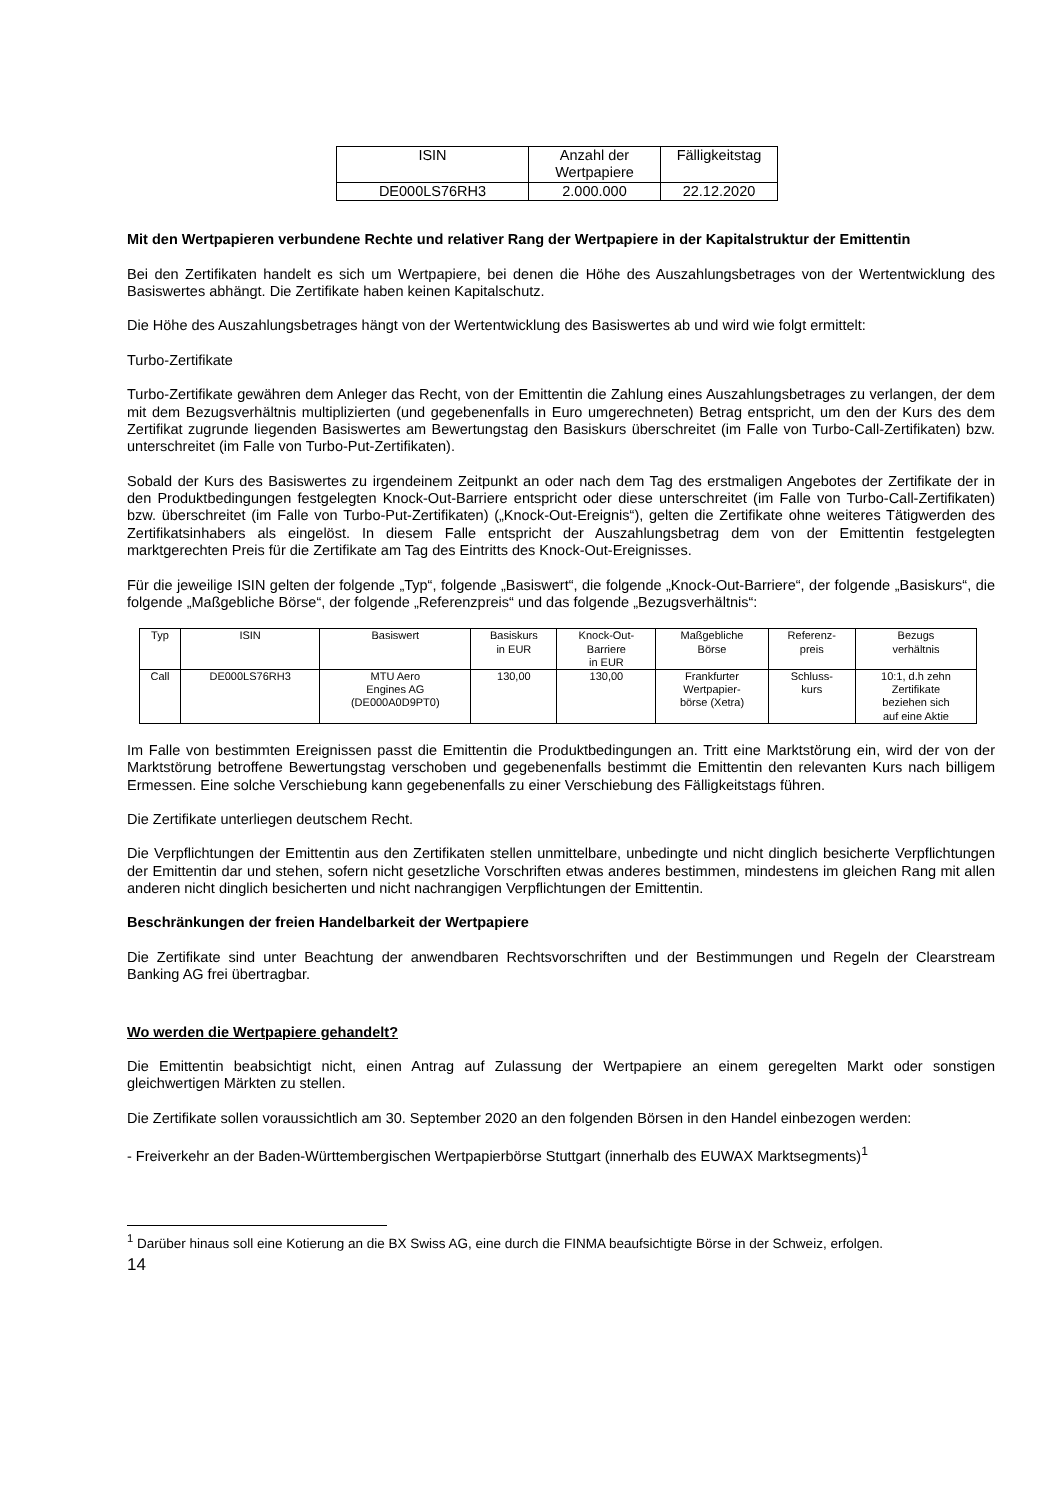| ISIN | Anzahl der Wertpapiere | Fälligkeitstag |
| DE000LS76RH3 | 2.000.000 | 22.12.2020 |
Mit den Wertpapieren verbundene Rechte und relativer Rang der Wertpapiere in der Kapitalstruktur der Emittentin
Bei den Zertifikaten handelt es sich um Wertpapiere, bei denen die Höhe des Auszahlungsbetrages von der Wertentwicklung des Basiswertes abhängt. Die Zertifikate haben keinen Kapitalschutz.
Die Höhe des Auszahlungsbetrages hängt von der Wertentwicklung des Basiswertes ab und wird wie folgt ermittelt:
Turbo-Zertifikate
Turbo-Zertifikate gewähren dem Anleger das Recht, von der Emittentin die Zahlung eines Auszahlungsbetrages zu verlangen, der dem mit dem Bezugsverhältnis multiplizierten (und gegebenenfalls in Euro umgerechneten) Betrag entspricht, um den der Kurs des dem Zertifikat zugrunde liegenden Basiswertes am Bewertungstag den Basiskurs überschreitet (im Falle von Turbo-Call-Zertifikaten) bzw. unterschreitet (im Falle von Turbo-Put-Zertifikaten).
Sobald der Kurs des Basiswertes zu irgendeinem Zeitpunkt an oder nach dem Tag des erstmaligen Angebotes der Zertifikate der in den Produktbedingungen festgelegten Knock-Out-Barriere entspricht oder diese unterschreitet (im Falle von Turbo-Call-Zertifikaten) bzw. überschreitet (im Falle von Turbo-Put-Zertifikaten) („Knock-Out-Ereignis“), gelten die Zertifikate ohne weiteres Tätigwerden des Zertifikatsinhabers als eingelöst. In diesem Falle entspricht der Auszahlungsbetrag dem von der Emittentin festgelegten marktgerechten Preis für die Zertifikate am Tag des Eintritts des Knock-Out-Ereignisses.
Für die jeweilige ISIN gelten der folgende „Typ“, folgende „Basiswert“, die folgende „Knock-Out-Barriere“, der folgende „Basiskurs“, die folgende „Maßgebliche Börse“, der folgende „Referenzpreis“ und das folgende „Bezugsverhältnis“:
| Typ | ISIN | Basiswert | Basiskurs in EUR | Knock-Out- Barriere in EUR | Maßgebliche Börse | Referenz- preis | Bezugs verhältnis |
| Call | DE000LS76RH3 | MTU Aero Engines AG (DE000A0D9PT0) | 130,00 | 130,00 | Frankfurter Wertpapier- börse (Xetra) | Schluss- kurs | 10:1, d.h zehn Zertifikate beziehen sich auf eine Aktie |
Im Falle von bestimmten Ereignissen passt die Emittentin die Produktbedingungen an. Tritt eine Marktstörung ein, wird der von der Marktstörung betroffene Bewertungstag verschoben und gegebenenfalls bestimmt die Emittentin den relevanten Kurs nach billigem Ermessen. Eine solche Verschiebung kann gegebenenfalls zu einer Verschiebung des Fälligkeitstags führen.
Die Zertifikate unterliegen deutschem Recht.
Die Verpflichtungen der Emittentin aus den Zertifikaten stellen unmittelbare, unbedingte und nicht dinglich besicherte Verpflichtungen der Emittentin dar und stehen, sofern nicht gesetzliche Vorschriften etwas anderes bestimmen, mindestens im gleichen Rang mit allen anderen nicht dinglich besicherten und nicht nachrangigen Verpflichtungen der Emittentin.
Beschränkungen der freien Handelbarkeit der Wertpapiere
Die Zertifikate sind unter Beachtung der anwendbaren Rechtsvorschriften und der Bestimmungen und Regeln der Clearstream Banking AG frei übertragbar.
Wo werden die Wertpapiere gehandelt?
Die Emittentin beabsichtigt nicht, einen Antrag auf Zulassung der Wertpapiere an einem geregelten Markt oder sonstigen gleichwertigen Märkten zu stellen.
Die Zertifikate sollen voraussichtlich am 30. September 2020 an den folgenden Börsen in den Handel einbezogen werden:
- Freiverkehr an der Baden-Württembergischen Wertpapierbörse Stuttgart (innerhalb des EUWAX Marktsegments)<sup>1</sup>
<sup>1</sup> Darüber hinaus soll eine Kotierung an die BX Swiss AG, eine durch die FINMA beaufsichtigte Börse in der Schweiz, erfolgen.
14